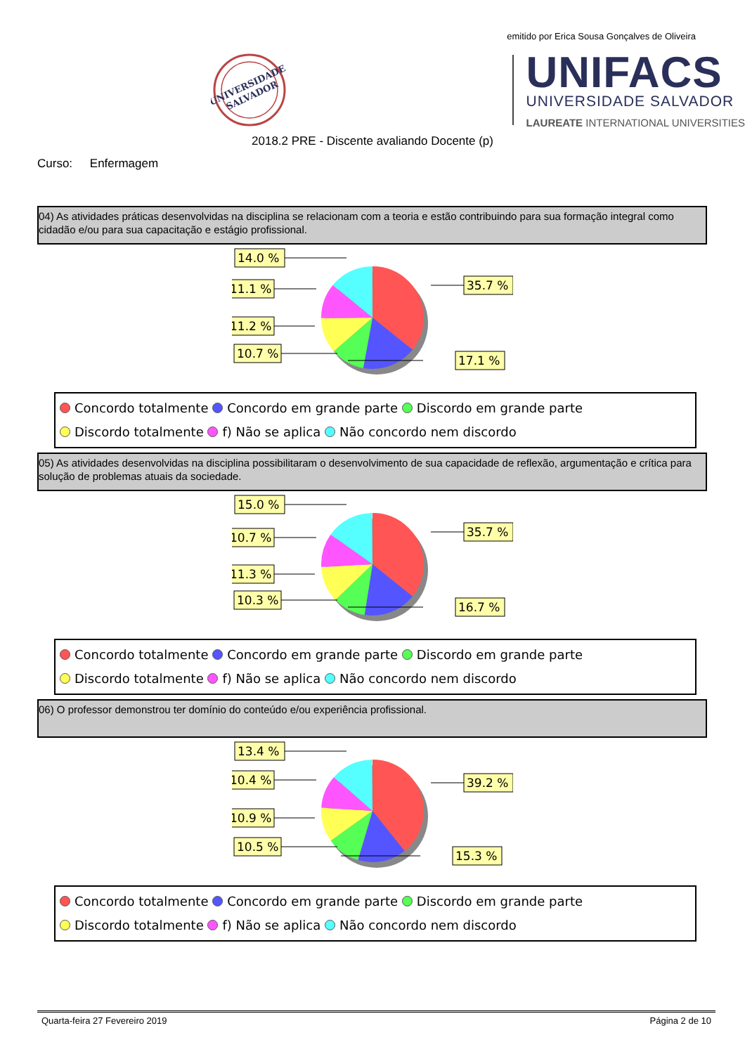emitido por Erica Sousa Gonçalves de Oliveira
UNIVERSIDADE
SALVADOR
UNIFACS
UNIVERSIDADE SALVADOR
LAUREATE INTERNATIONAL UNIVERSITIES
2018.2 PRE - Discente avaliando Docente (p)
Curso: Enfermagem
04) As atividades práticas desenvolvidas na disciplina se relacionam com a teoria e estão contribuindo para sua formação integral como cidadão e/ou para sua capacitação e estágio profissional.
14.0 %
11.1 %
11.2 %
10.7 %
35.7 %
17.1 %
Concordo totalmente Concordo em grande parte Discordo em grande parte
Discordo totalmente f) Não se aplica Não concordo nem discordo
05) As atividades desenvolvidas na disciplina possibilitaram o desenvolvimento de sua capacidade de reflexão, argumentação e crítica para solução de problemas atuais da sociedade.
15.0 %
10.7 %
11.3 %
10.3 %
35.7 %
16.7 %
Concordo totalmente Concordo em grande parte Discordo em grande parte
Discordo totalmente f) Não se aplica Não concordo nem discordo
06) O professor demonstrou ter domínio do conteúdo e/ou experiência profissional.
13.4 %
10.4 %
10.9 %
10.5 %
39.2 %
15.3 %
Concordo totalmente Concordo em grande parte Discordo em grande parte
Discordo totalmente f) Não se aplica Não concordo nem discordo
Quarta-feira 27 Fevereiro 2019 Página 2 de 10